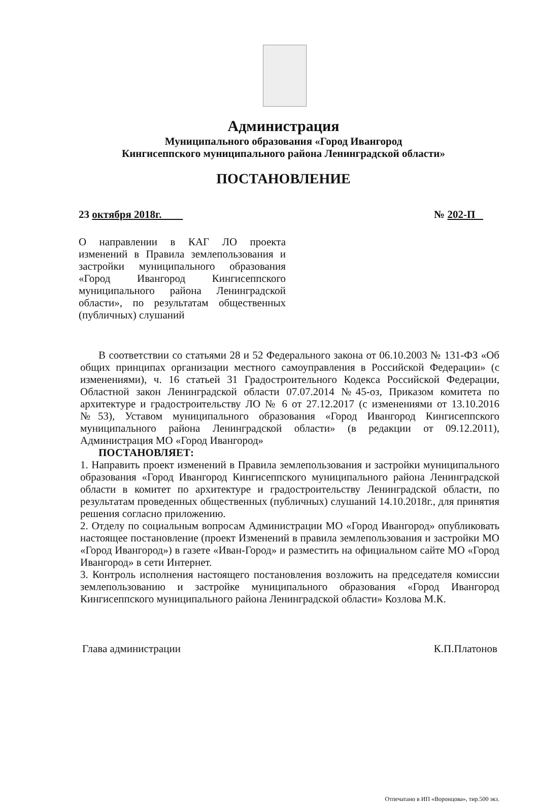Администрация
Муниципального образования «Город Ивангород
Кингисеппского муниципального района Ленинградской области»
ПОСТАНОВЛЕНИЕ
23 октября 2018г. № 202-П
О направлении в КАГ ЛО проекта изменений в Правила землепользования и застройки муниципального образования «Город Ивангород Кингисеппского муниципального района Ленинградской области», по результатам общественных (публичных) слушаний
В соответствии со статьями 28 и 52 Федерального закона от 06.10.2003 № 131-ФЗ «Об общих принципах организации местного самоуправления в Российской Федерации» (с изменениями), ч. 16 статьей 31 Градостроительного Кодекса Российской Федерации, Областной закон Ленинградской области 07.07.2014 №45-оз, Приказом комитета по архитектуре и градостроительству ЛО № 6 от 27.12.2017 (с изменениями от 13.10.2016 №53), Уставом муниципального образования «Город Ивангород Кингисеппского муниципального района Ленинградской области» (в редакции от 09.12.2011), Администрация МО «Город Ивангород»
ПОСТАНОВЛЯЕТ:
1. Направить проект изменений в Правила землепользования и застройки муниципального образования «Город Ивангород Кингисеппского муниципального района Ленинградской области в комитет по архитектуре и градостроительству Ленинградской области, по результатам проведенных общественных (публичных) слушаний 14.10.2018г., для принятия решения согласно приложению.
2. Отделу по социальным вопросам Администрации МО «Город Ивангород» опубликовать настоящее постановление (проект Изменений в правила землепользования и застройки МО «Город Ивангород») в газете «Иван-Город» и разместить на официальном сайте МО «Город Ивангород» в сети Интернет.
3. Контроль исполнения настоящего постановления возложить на председателя комиссии землепользованию и застройке муниципального образования «Город Ивангород Кингисеппского муниципального района Ленинградской области» Козлова М.К.
Глава администрации К.П.Платонов
Отпечатано в ИП «Воронцова», тир.500 экз.